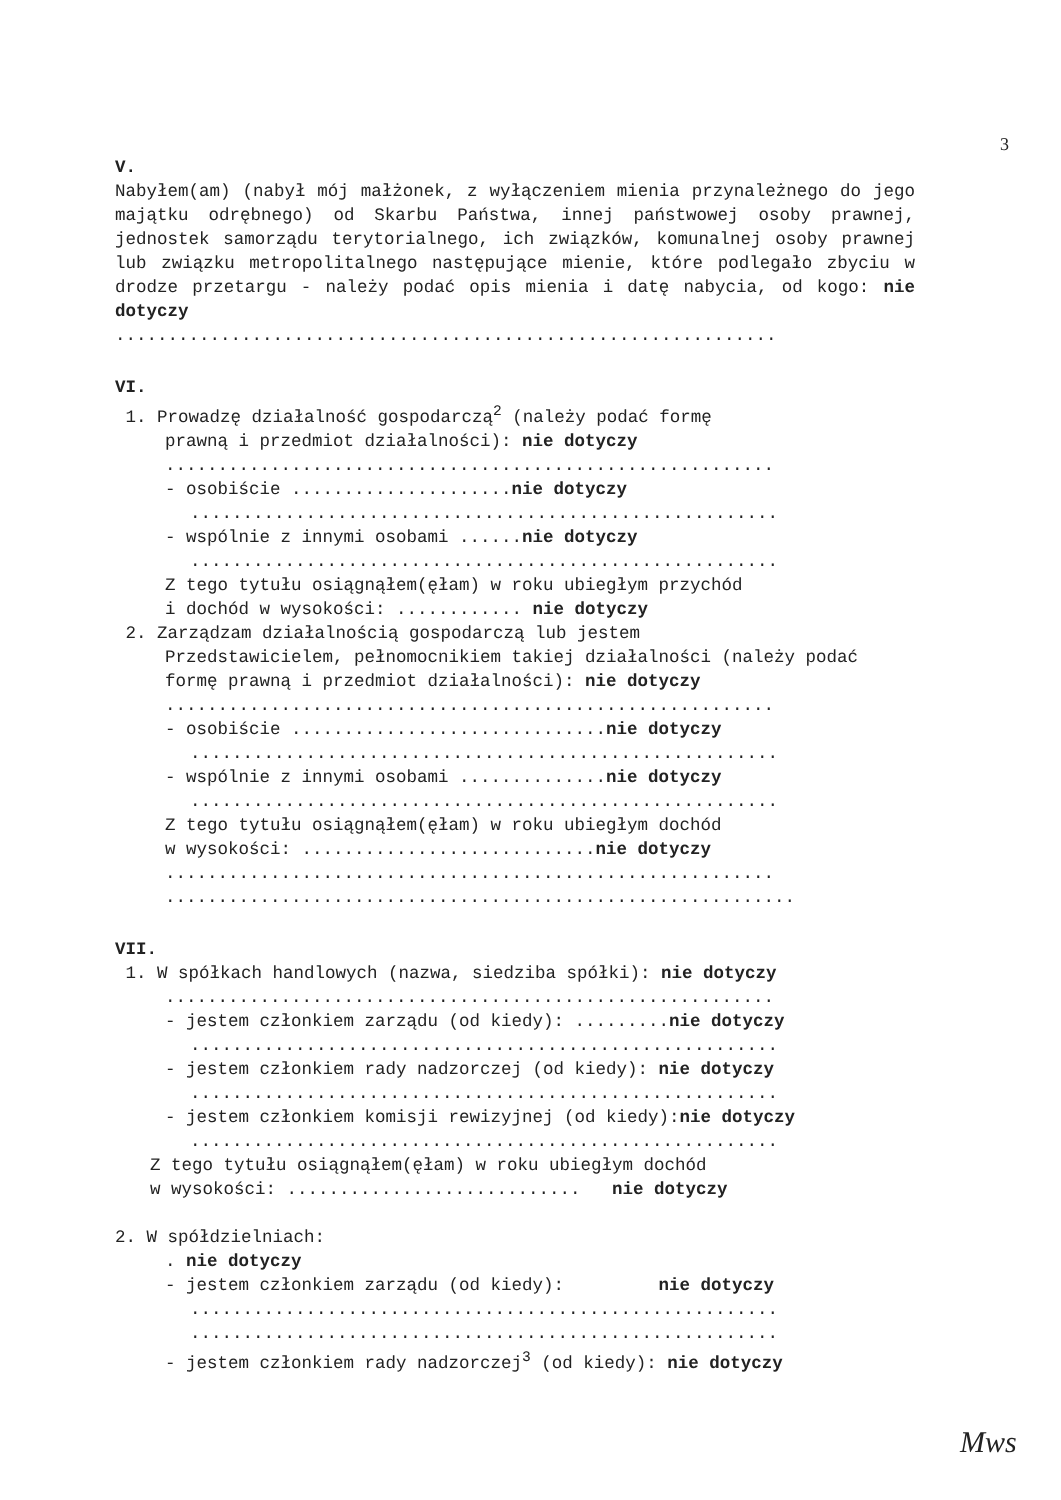3
V.
Nabyłem(am) (nabył mój małżonek, z wyłączeniem mienia przynależnego do jego majątku odrębnego) od Skarbu Państwa, innej państwowej osoby prawnej, jednostek samorządu terytorialnego, ich związków, komunalnej osoby prawnej lub związku metropolitalnego następujące mienie, które podlegało zbyciu w drodze przetargu - należy podać opis mienia i datę nabycia, od kogo: nie dotyczy
...............................................................
VI.
1. Prowadzę działalność gospodarczą<sup>2</sup> (należy podać formę
prawną i przedmiot działalności): nie dotyczy
..........................................................
- osobiście .....................nie dotyczy
........................................................
- wspólnie z innymi osobami ......nie dotyczy
........................................................
Z tego tytułu osiągnąłem(ęłam) w roku ubiegłym przychód
i dochód w wysokości: ............ nie dotyczy
2. Zarządzam działalnością gospodarczą lub jestem
Przedstawicielem, pełnomocnikiem takiej działalności (należy podać formę prawną i przedmiot działalności): nie dotyczy
..........................................................
- osobiście ..............................nie dotyczy
........................................................
- wspólnie z innymi osobami ..............nie dotyczy
........................................................
Z tego tytułu osiągnąłem(ęłam) w roku ubiegłym dochód
w wysokości: ............................nie dotyczy
..........................................................
............................................................
VII.
1. W spółkach handlowych (nazwa, siedziba spółki): nie dotyczy
..........................................................
- jestem członkiem zarządu (od kiedy): .........nie dotyczy
........................................................
- jestem członkiem rady nadzorczej (od kiedy): nie dotyczy
........................................................
- jestem członkiem komisji rewizyjnej (od kiedy):nie dotyczy
........................................................
Z tego tytułu osiągnąłem(ęłam) w roku ubiegłym dochód
w wysokości: ............................ nie dotyczy
2. W spółdzielniach:
. nie dotyczy
- jestem członkiem zarządu (od kiedy): nie dotyczy
........................................................
........................................................
- jestem członkiem rady nadzorczej<sup>3</sup> (od kiedy): nie dotyczy
Mws